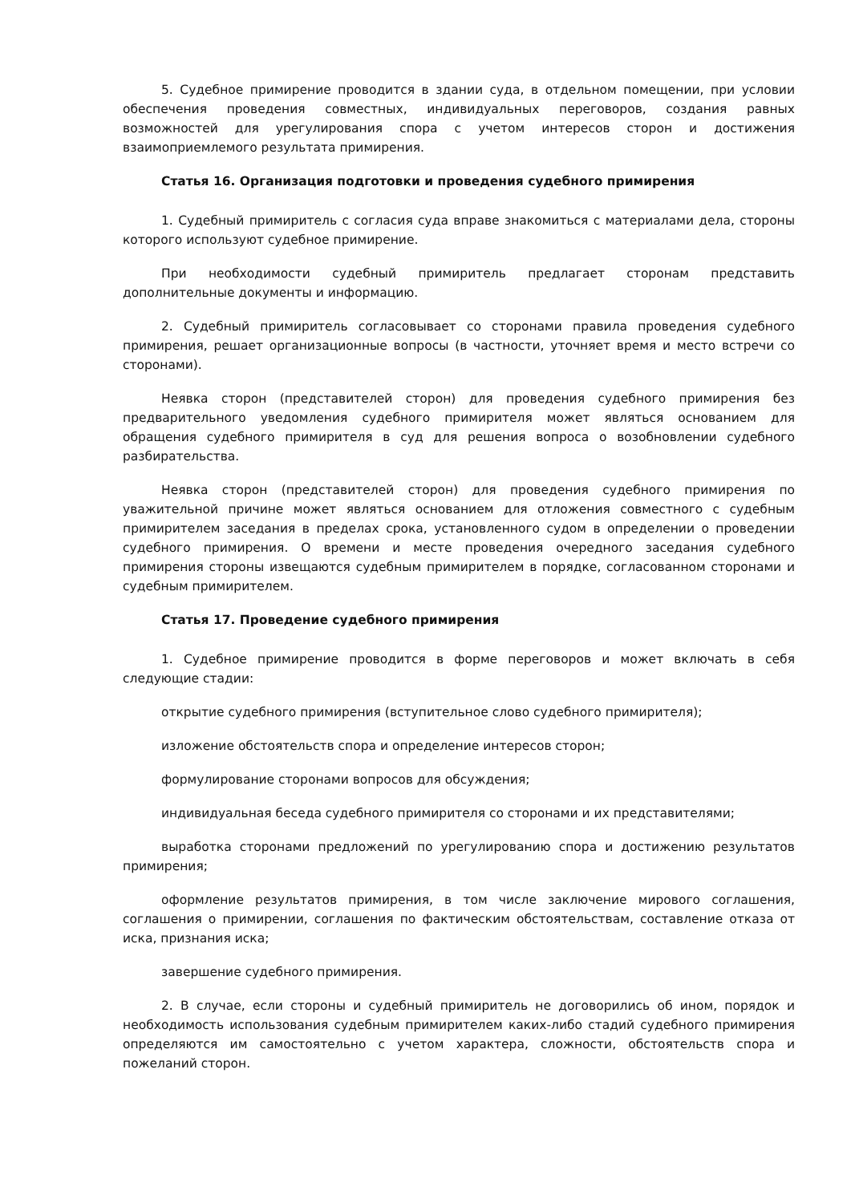5. Судебное примирение проводится в здании суда, в отдельном помещении, при условии обеспечения проведения совместных, индивидуальных переговоров, создания равных возможностей для урегулирования спора с учетом интересов сторон и достижения взаимоприемлемого результата примирения.
Статья 16. Организация подготовки и проведения судебного примирения
1. Судебный примиритель с согласия суда вправе знакомиться с материалами дела, стороны которого используют судебное примирение.
При необходимости судебный примиритель предлагает сторонам представить дополнительные документы и информацию.
2. Судебный примиритель согласовывает со сторонами правила проведения судебного примирения, решает организационные вопросы (в частности, уточняет время и место встречи со сторонами).
Неявка сторон (представителей сторон) для проведения судебного примирения без предварительного уведомления судебного примирителя может являться основанием для обращения судебного примирителя в суд для решения вопроса о возобновлении судебного разбирательства.
Неявка сторон (представителей сторон) для проведения судебного примирения по уважительной причине может являться основанием для отложения совместного с судебным примирителем заседания в пределах срока, установленного судом в определении о проведении судебного примирения. О времени и месте проведения очередного заседания судебного примирения стороны извещаются судебным примирителем в порядке, согласованном сторонами и судебным примирителем.
Статья 17. Проведение судебного примирения
1. Судебное примирение проводится в форме переговоров и может включать в себя следующие стадии:
открытие судебного примирения (вступительное слово судебного примирителя);
изложение обстоятельств спора и определение интересов сторон;
формулирование сторонами вопросов для обсуждения;
индивидуальная беседа судебного примирителя со сторонами и их представителями;
выработка сторонами предложений по урегулированию спора и достижению результатов примирения;
оформление результатов примирения, в том числе заключение мирового соглашения, соглашения о примирении, соглашения по фактическим обстоятельствам, составление отказа от иска, признания иска;
завершение судебного примирения.
2. В случае, если стороны и судебный примиритель не договорились об ином, порядок и необходимость использования судебным примирителем каких-либо стадий судебного примирения определяются им самостоятельно с учетом характера, сложности, обстоятельств спора и пожеланий сторон.